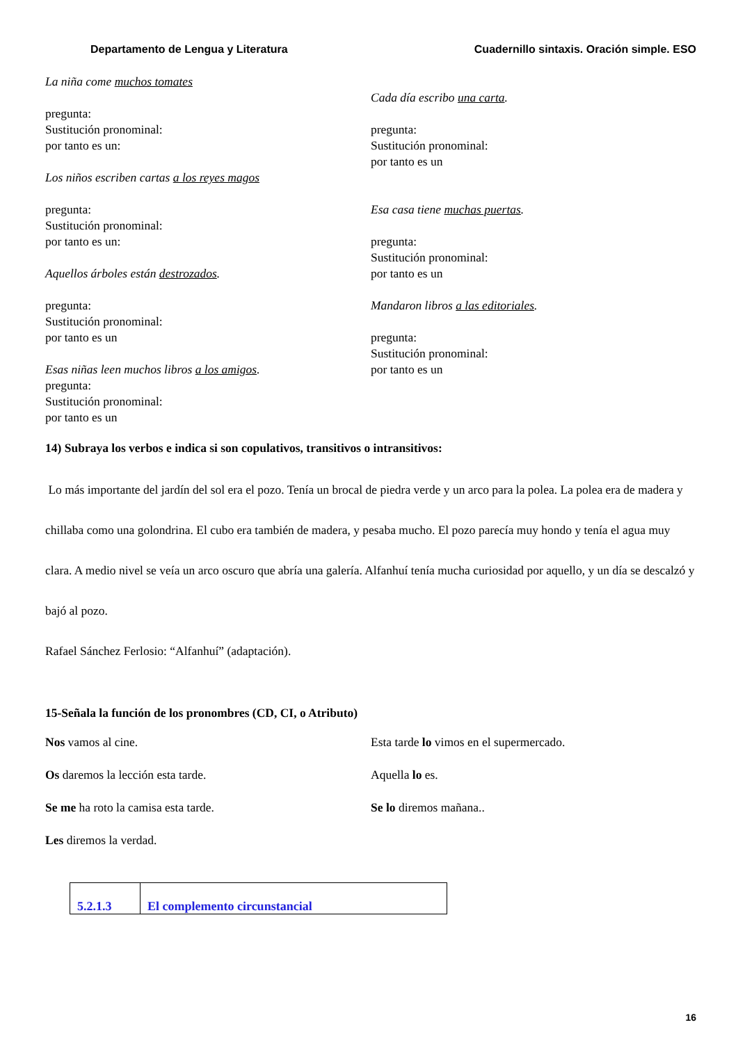Departamento de Lengua y Literatura Cuadernillo sintaxis. Oración simple. ESO
La niña come muchos tomates
pregunta:
Sustitución pronominal:
por tanto es un:
Los niños escriben cartas a los reyes magos
pregunta:
Sustitución pronominal:
por tanto es un:
Aquellos árboles están destrozados.
pregunta:
Sustitución pronominal:
por tanto es un
Esas niñas leen muchos libros a los amigos.
pregunta:
Sustitución pronominal:
por tanto es un
Cada día escribo una carta.
pregunta:
Sustitución pronominal:
por tanto es un
Esa casa tiene muchas puertas.
pregunta:
Sustitución pronominal:
por tanto es un
Mandaron libros a las editoriales.
pregunta:
Sustitución pronominal:
por tanto es un
14) Subraya los verbos e indica si son copulativos, transitivos o intransitivos:
Lo más importante del jardín del sol era el pozo. Tenía un brocal de piedra verde y un arco para la polea. La polea era de madera y chillaba como una golondrina. El cubo era también de madera, y pesaba mucho. El pozo parecía muy hondo y tenía el agua muy clara. A medio nivel se veía un arco oscuro que abría una galería. Alfanhuí tenía mucha curiosidad por aquello, y un día se descalzó y bajó al pozo.
Rafael Sánchez Ferlosio: “Alfanhuí” (adaptación).
15-Señala la función de los pronombres (CD, CI, o Atributo)
Nos vamos al cine.
Os daremos la lección esta tarde.
Se me ha roto la camisa esta tarde.
Les diremos la verdad.
Esta tarde lo vimos en el supermercado.
Aquella lo es.
Se lo diremos mañana..
| 5.2.1.3 | El complemento circunstancial |
16